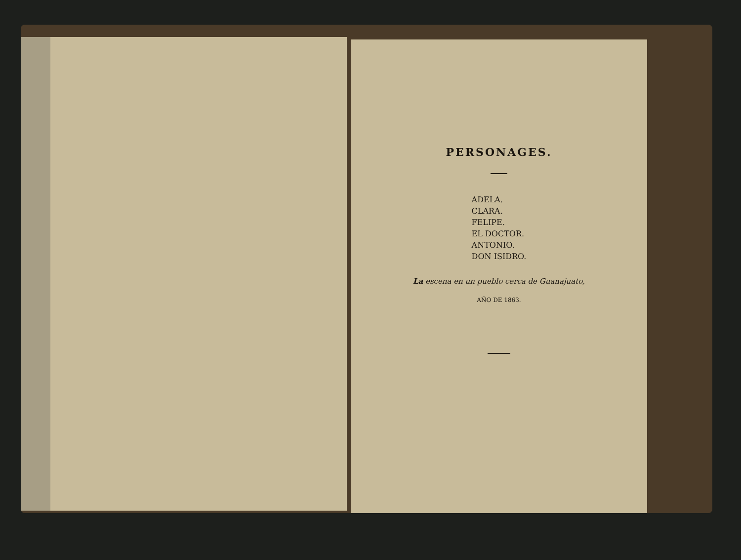PERSONAGES.
ADELA.
CLARA.
FELIPE.
EL DOCTOR.
ANTONIO.
DON ISIDRO.
La escena en un pueblo cerca de Guanajuato,
AÑO DE 1863.